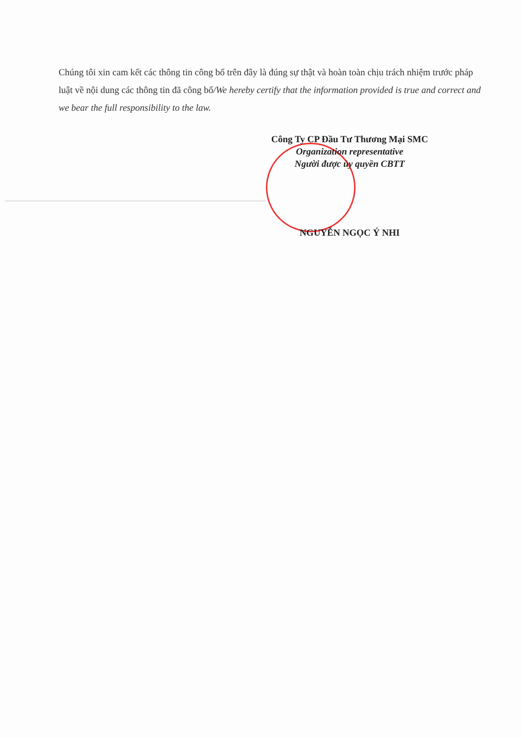Chúng tôi xin cam kết các thông tin công bố trên đây là đúng sự thật và hoàn toàn chịu trách nhiệm trước pháp luật về nội dung các thông tin đã công bố/We hereby certify that the information provided is true and correct and we bear the full responsibility to the law.
Công Ty CP Đầu Tư Thương Mại SMC
Organization representative
Người được ủy quyền CBTT
NGUYỄN NGỌC Ý NHI